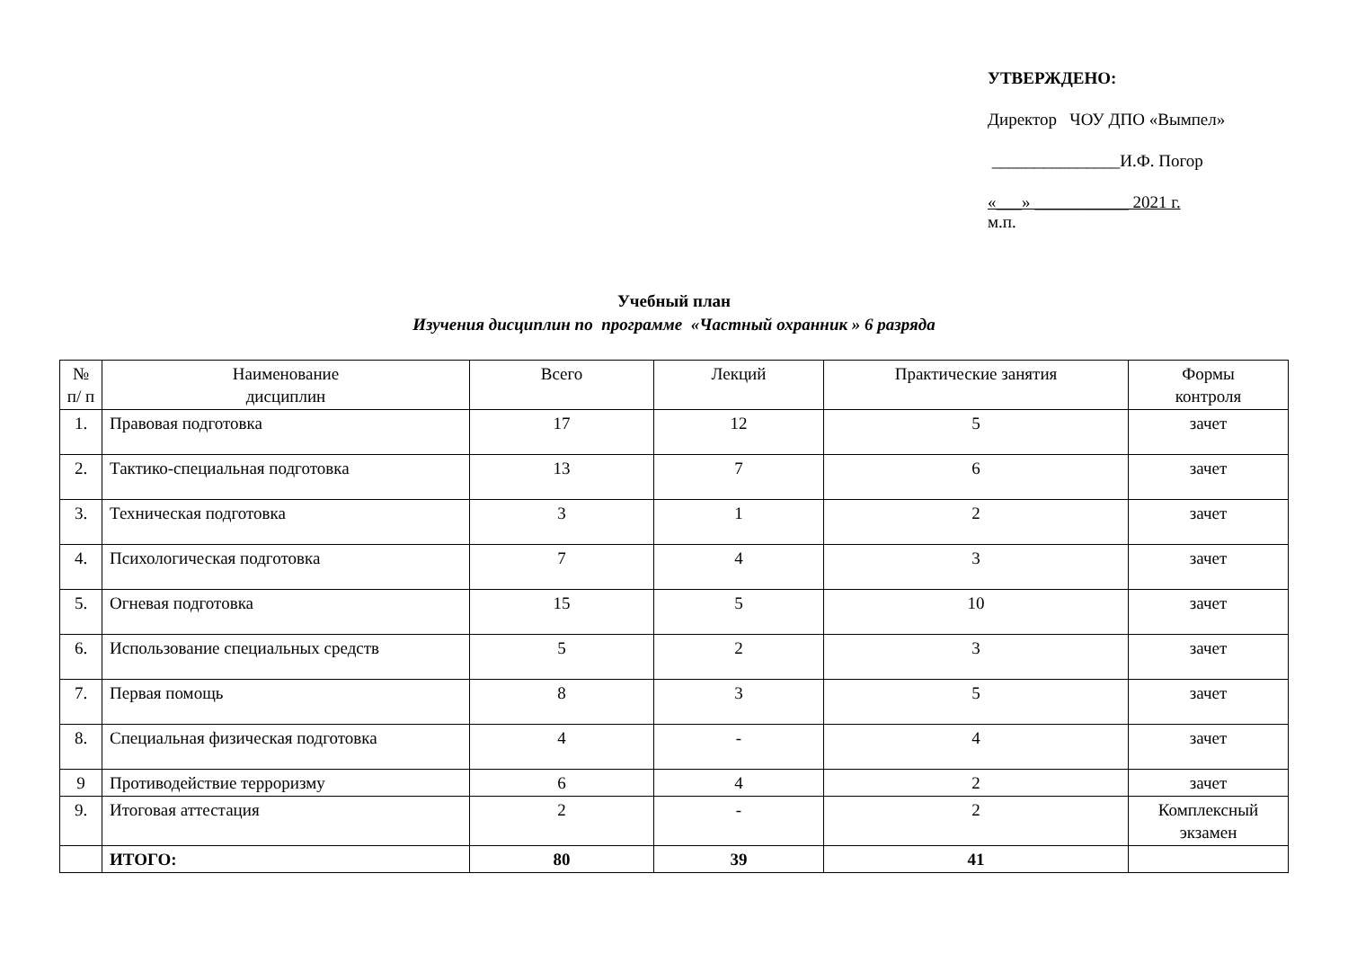УТВЕРЖДЕНО:
Директор ЧОУ ДПО «Вымпел»
_______________И.Ф. Погор
«___» ___________ 2021 г.
м.п.
Учебный план
Изучения дисциплин по программе «Частный охранник » 6 разряда
| № п/ п | Наименование дисциплин | Всего | Лекций | Практические занятия | Формы контроля |
| --- | --- | --- | --- | --- | --- |
| 1. | Правовая подготовка | 17 | 12 | 5 | зачет |
| 2. | Тактико-специальная подготовка | 13 | 7 | 6 | зачет |
| 3. | Техническая подготовка | 3 | 1 | 2 | зачет |
| 4. | Психологическая подготовка | 7 | 4 | 3 | зачет |
| 5. | Огневая подготовка | 15 | 5 | 10 | зачет |
| 6. | Использование специальных средств | 5 | 2 | 3 | зачет |
| 7. | Первая помощь | 8 | 3 | 5 | зачет |
| 8. | Специальная физическая подготовка | 4 | - | 4 | зачет |
| 9 | Противодействие терроризму | 6 | 4 | 2 | зачет |
| 9. | Итоговая аттестация | 2 | - | 2 | Комплексный экзамен |
| | ИТОГО: | 80 | 39 | 41 | |